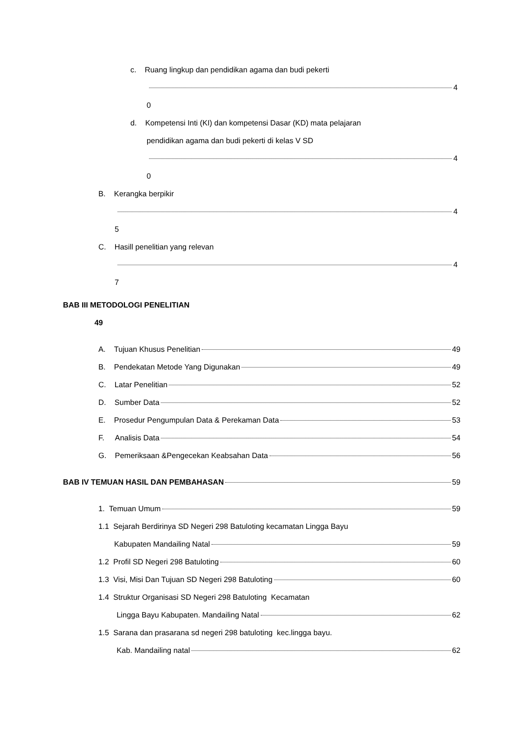c. Ruang lingkup dan pendidikan agama dan budi pekerti
4
0
d. Kompetensi Inti (KI) dan kompetensi Dasar (KD) mata pelajaran
pendidikan agama dan budi pekerti di kelas V SD
4
0
B. Kerangka berpikir
4
5
C. Hasill penelitian yang relevan
4
7
BAB III METODOLOGI PENELITIAN
49
A. Tujuan Khusus Penelitian 49
B. Pendekatan Metode Yang Digunakan 49
C. Latar Penelitian 52
D. Sumber Data 52
E. Prosedur Pengumpulan Data & Perekaman Data 53
F. Analisis Data 54
G. Pemeriksaan &Pengecekan Keabsahan Data 56
BAB IV TEMUAN HASIL DAN PEMBAHASAN 59
1. Temuan Umum 59
1.1 Sejarah Berdirinya SD Negeri 298 Batuloting kecamatan Lingga Bayu
Kabupaten Mandailing Natal 59
1.2 Profil SD Negeri 298 Batuloting 60
1.3 Visi, Misi Dan Tujuan SD Negeri 298 Batuloting 60
1.4 Struktur Organisasi SD Negeri 298 Batuloting Kecamatan
Lingga Bayu Kabupaten. Mandailing Natal 62
1.5 Sarana dan prasarana sd negeri 298 batuloting kec.lingga bayu.
Kab. Mandailing natal 62